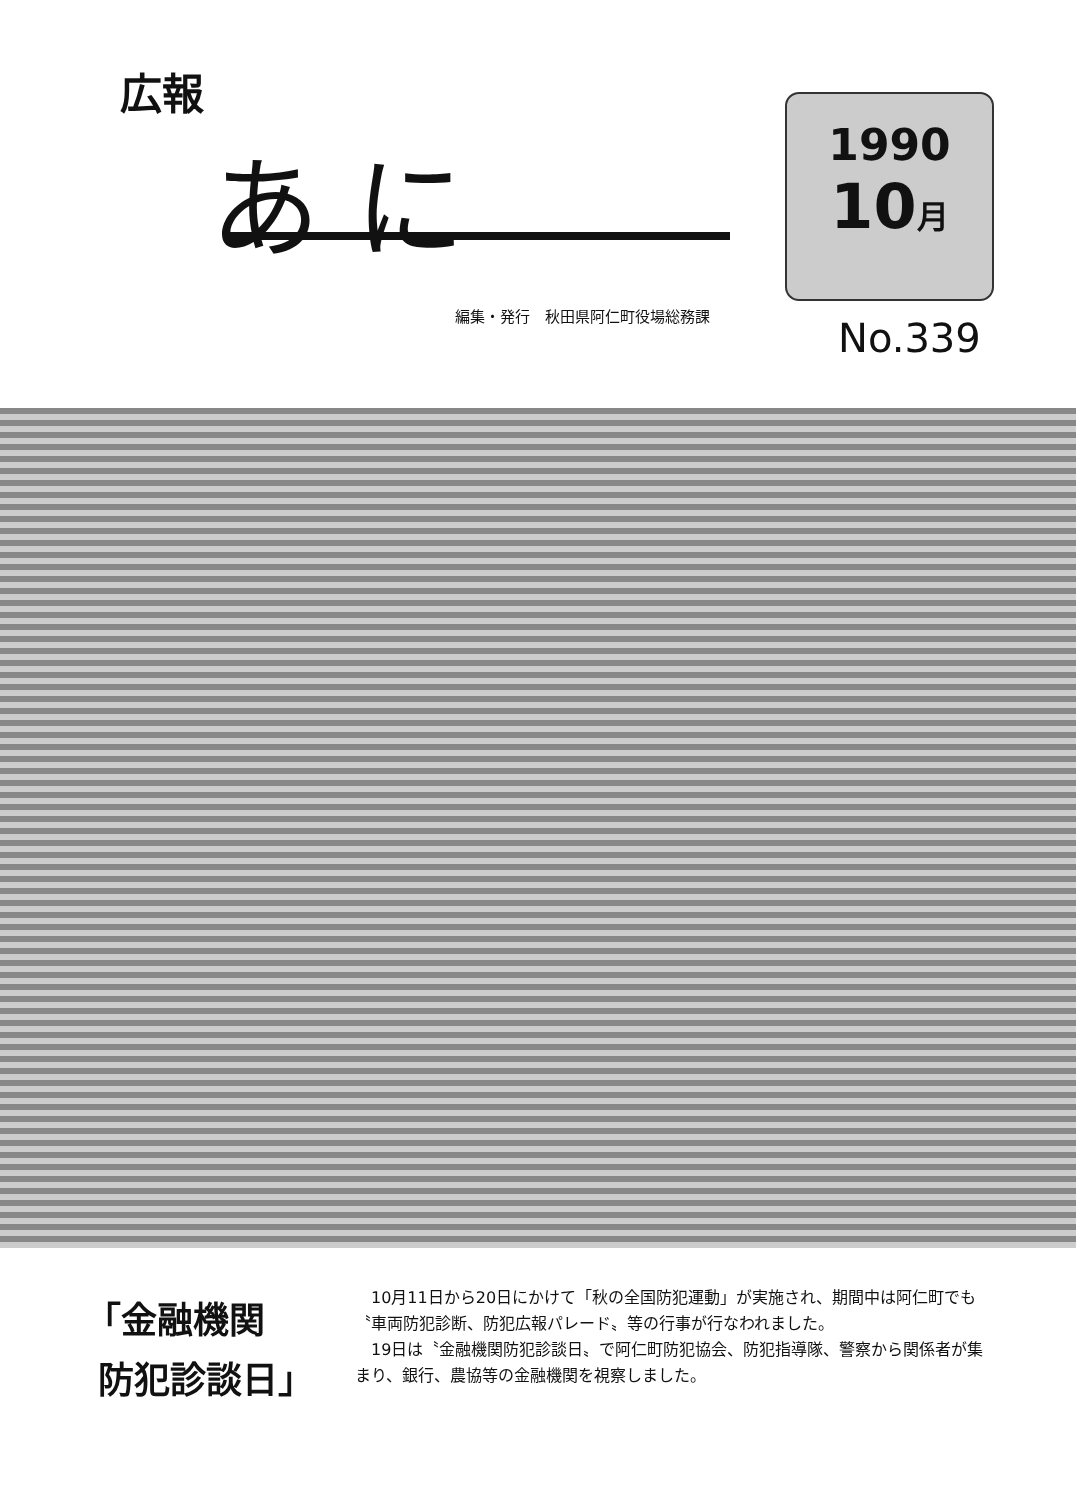広報
あ に
編集・発行　秋田県阿仁町役場総務課
1990
10月
No.339
「金融機関
防犯診談日」
10月11日から20日にかけて「秋の全国防犯運動」が実施され、期間中は阿仁町でも〝車両防犯診断、防犯広報パレード〟等の行事が行なわれました。
19日は〝金融機関防犯診談日〟で阿仁町防犯協会、防犯指導隊、警察から関係者が集まり、銀行、農協等の金融機関を視察しました。